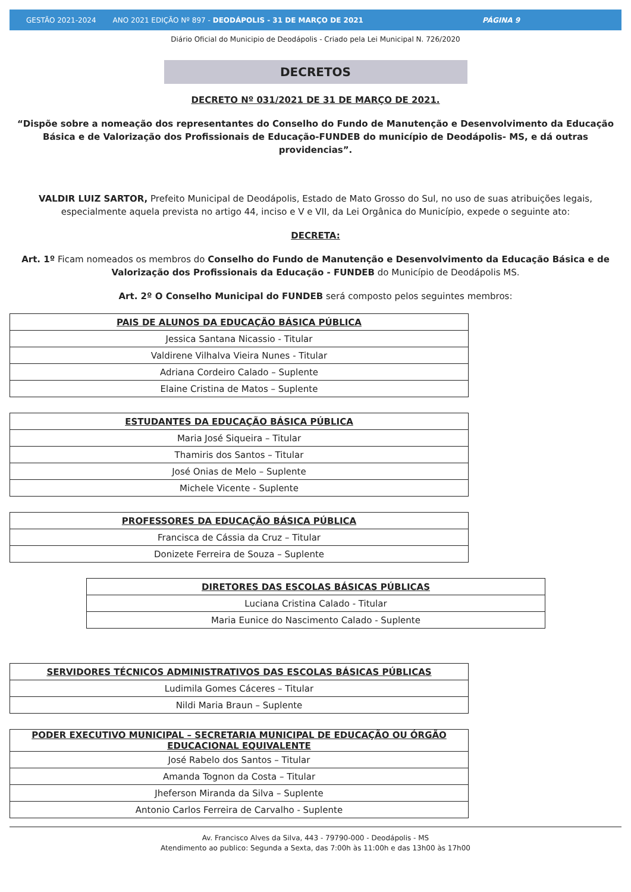GESTÃO 2021-2024 ANO 2021 EDIÇÃO Nº 897 - DEODÁPOLIS - 31 DE MARÇO DE 2021 PÁGINA 9
Diário Oficial do Municipio de Deodápolis - Criado pela Lei Municipal N. 726/2020
DECRETOS
DECRETO Nº 031/2021 DE 31 DE MARÇO DE 2021.
“Dispõe sobre a nomeação dos representantes do Conselho do Fundo de Manutenção e Desenvolvimento da Educação Básica e de Valorização dos Profissionais de Educação-FUNDEB do município de Deodápolis- MS, e dá outras providencias”.
VALDIR LUIZ SARTOR, Prefeito Municipal de Deodápolis, Estado de Mato Grosso do Sul, no uso de suas atribuições legais, especialmente aquela prevista no artigo 44, inciso e V e VII, da Lei Orgânica do Município, expede o seguinte ato:
DECRETA:
Art. 1º Ficam nomeados os membros do Conselho do Fundo de Manutenção e Desenvolvimento da Educação Básica e de Valorização dos Profissionais da Educação - FUNDEB do Município de Deodápolis MS.
Art. 2º O Conselho Municipal do FUNDEB será composto pelos seguintes membros:
| PAIS DE ALUNOS DA EDUCAÇÃO BÁSICA PÚBLICA |
| --- |
| Jessica Santana Nicassio - Titular |
| Valdirene Vilhalva Vieira Nunes - Titular |
| Adriana Cordeiro Calado – Suplente |
| Elaine Cristina de Matos – Suplente |
| ESTUDANTES DA EDUCAÇÃO BÁSICA PÚBLICA |
| --- |
| Maria José Siqueira – Titular |
| Thamiris dos Santos – Titular |
| José Onias de Melo – Suplente |
| Michele Vicente - Suplente |
| PROFESSORES DA EDUCAÇÃO BÁSICA PÚBLICA |
| --- |
| Francisca de Cássia da Cruz – Titular |
| Donizete Ferreira de Souza – Suplente |
| DIRETORES DAS ESCOLAS BÁSICAS PÚBLICAS |
| --- |
| Luciana Cristina Calado - Titular |
| Maria Eunice do Nascimento Calado - Suplente |
| SERVIDORES TÉCNICOS ADMINISTRATIVOS DAS ESCOLAS BÁSICAS PÚBLICAS |
| --- |
| Ludimila Gomes Cáceres – Titular |
| Nildi Maria Braun – Suplente |
| PODER EXECUTIVO MUNICIPAL – SECRETARIA MUNICIPAL DE EDUCAÇÃO OU ÓRGÃO EDUCACIONAL EQUIVALENTE |
| --- |
| José Rabelo dos Santos – Titular |
| Amanda Tognon da Costa – Titular |
| Jheferson Miranda da Silva – Suplente |
| Antonio Carlos Ferreira de Carvalho - Suplente |
Av. Francisco Alves da Silva, 443 - 79790-000 - Deodápolis - MS
Atendimento ao publico: Segunda a Sexta, das 7:00h às 11:00h e das 13h00 às 17h00